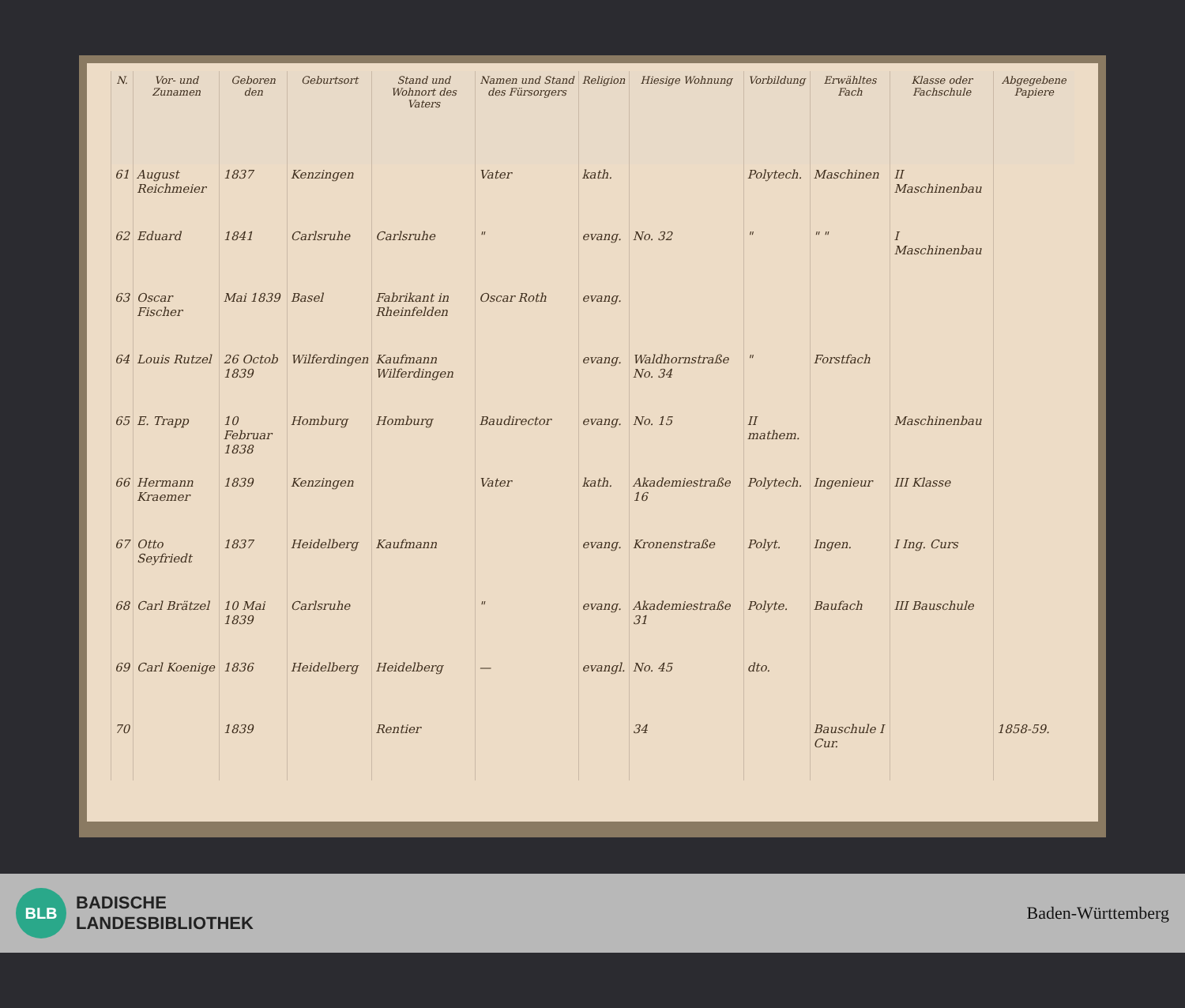| N. | Vor- und Zunamen | Geboren den | Geburtsort | Stand und Wohnort des Vaters | Namen und Stand des Fürsorgers | Religion | Hiesige Wohnung | Vorbildung | Erwähltes Fach | Klasse oder Fachschule | Abgegebene Papiere |
| --- | --- | --- | --- | --- | --- | --- | --- | --- | --- | --- | --- |
| 61 | August Reichmeier | 1837 | Kenzingen | | Vater | kath. | | Polytech. | Maschinen | II Maschinenbau | |
| 62 | Eduard | 1841 | Carlsruhe | Carlsruhe | " | evang. | No. 32 | " | " " | I Maschinenbau | |
| 63 | Oscar Fischer | Mai 1839 | Basel | Fabrikant in Rheinfelden | Oscar Roth | evang. | | | | | |
| 64 | Louis Rutzel | 26 Octob 1839 | Wilferdingen | Kaufmann Wilferdingen | | evang. | Waldhornstraße No. 34 | " | Forstfach | | |
| 65 | E. Trapp | 10 Februar 1838 | Homburg | Homburg | Baudirector | evang. | No. 15 | II mathem. | | Maschinenbau | |
| 66 | Hermann Kraemer | 1839 | Kenzingen | | Vater | kath. | Akademiestraße 16 | Polytech. | Ingenieur | III Klasse | |
| 67 | Otto Seyfriedt | 1837 | Heidelberg | Kaufmann | | evang. | Kronenstraße | Polyt. | Ingen. | I Ing. Curs | |
| 68 | Carl Brätzel | 10 Mai 1839 | Carlsruhe | | " | evang. | Akademiestraße 31 | Polyte. | Baufach | III Bauschule | |
| 69 | Carl Koenige | 1836 | Heidelberg | Heidelberg | — | evangl. | No. 45 | dto. | | | |
| 70 | | 1839 | | Rentier | | | 34 | | Bauschule I Cur. | | 1858-59. |
BLB
BADISCHE
LANDESBIBLIOTHEK
Baden-Württemberg